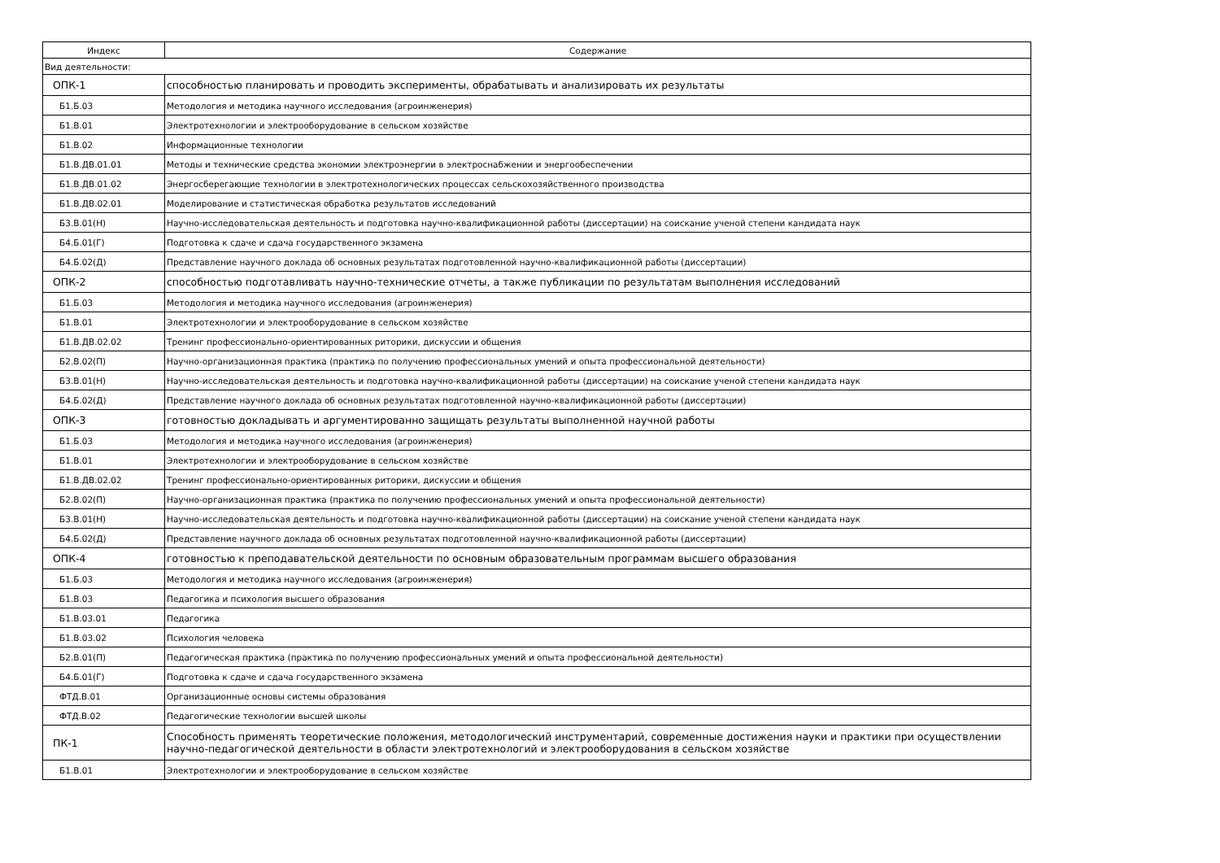| Индекс | Содержание |
| --- | --- |
| Вид деятельности: | |
| ОПК-1 | способностью планировать и проводить эксперименты, обрабатывать и анализировать их результаты |
| Б1.Б.03 | Методология и методика научного исследования (агроинженерия) |
| Б1.В.01 | Электротехнологии и электрооборудование в сельском хозяйстве |
| Б1.В.02 | Информационные технологии |
| Б1.В.ДВ.01.01 | Методы и технические средства экономии электроэнергии в электроснабжении и энергообеспечении |
| Б1.В.ДВ.01.02 | Энергосберегающие технологии в электротехнологических процессах сельскохозяйственного производства |
| Б1.В.ДВ.02.01 | Моделирование и статистическая обработка результатов исследований |
| Б3.В.01(Н) | Научно-исследовательская деятельность и подготовка научно-квалификационной работы (диссертации) на соискание ученой степени кандидата наук |
| Б4.Б.01(Г) | Подготовка к сдаче и сдача государственного экзамена |
| Б4.Б.02(Д) | Представление научного доклада об основных результатах подготовленной научно-квалификационной работы (диссертации) |
| ОПК-2 | способностью подготавливать научно-технические отчеты, а также публикации по результатам выполнения исследований |
| Б1.Б.03 | Методология и методика научного исследования (агроинженерия) |
| Б1.В.01 | Электротехнологии и электрооборудование в сельском хозяйстве |
| Б1.В.ДВ.02.02 | Тренинг профессионально-ориентированных риторики, дискуссии и общения |
| Б2.В.02(П) | Научно-организационная практика (практика по получению профессиональных умений и опыта профессиональной деятельности) |
| Б3.В.01(Н) | Научно-исследовательская деятельность и подготовка научно-квалификационной работы (диссертации) на соискание ученой степени кандидата наук |
| Б4.Б.02(Д) | Представление научного доклада об основных результатах подготовленной научно-квалификационной работы (диссертации) |
| ОПК-3 | готовностью докладывать и аргументированно защищать результаты выполненной научной работы |
| Б1.Б.03 | Методология и методика научного исследования (агроинженерия) |
| Б1.В.01 | Электротехнологии и электрооборудование в сельском хозяйстве |
| Б1.В.ДВ.02.02 | Тренинг профессионально-ориентированных риторики, дискуссии и общения |
| Б2.В.02(П) | Научно-организационная практика (практика по получению профессиональных умений и опыта профессиональной деятельности) |
| Б3.В.01(Н) | Научно-исследовательская деятельность и подготовка научно-квалификационной работы (диссертации) на соискание ученой степени кандидата наук |
| Б4.Б.02(Д) | Представление научного доклада об основных результатах подготовленной научно-квалификационной работы (диссертации) |
| ОПК-4 | готовностью к преподавательской деятельности по основным образовательным программам высшего образования |
| Б1.Б.03 | Методология и методика научного исследования (агроинженерия) |
| Б1.В.03 | Педагогика и психология высшего образования |
| Б1.В.03.01 | Педагогика |
| Б1.В.03.02 | Психология человека |
| Б2.В.01(П) | Педагогическая практика (практика по получению профессиональных умений и опыта профессиональной деятельности) |
| Б4.Б.01(Г) | Подготовка к сдаче и сдача государственного экзамена |
| ФТД.В.01 | Организационные основы системы образования |
| ФТД.В.02 | Педагогические технологии высшей школы |
| ПК-1 | Способность применять теоретические положения, методологический инструментарий, современные достижения науки и практики при осуществлении научно-педагогической деятельности в области электротехнологий и электрооборудования в сельском хозяйстве |
| Б1.В.01 | Электротехнологии и электрооборудование в сельском хозяйстве |